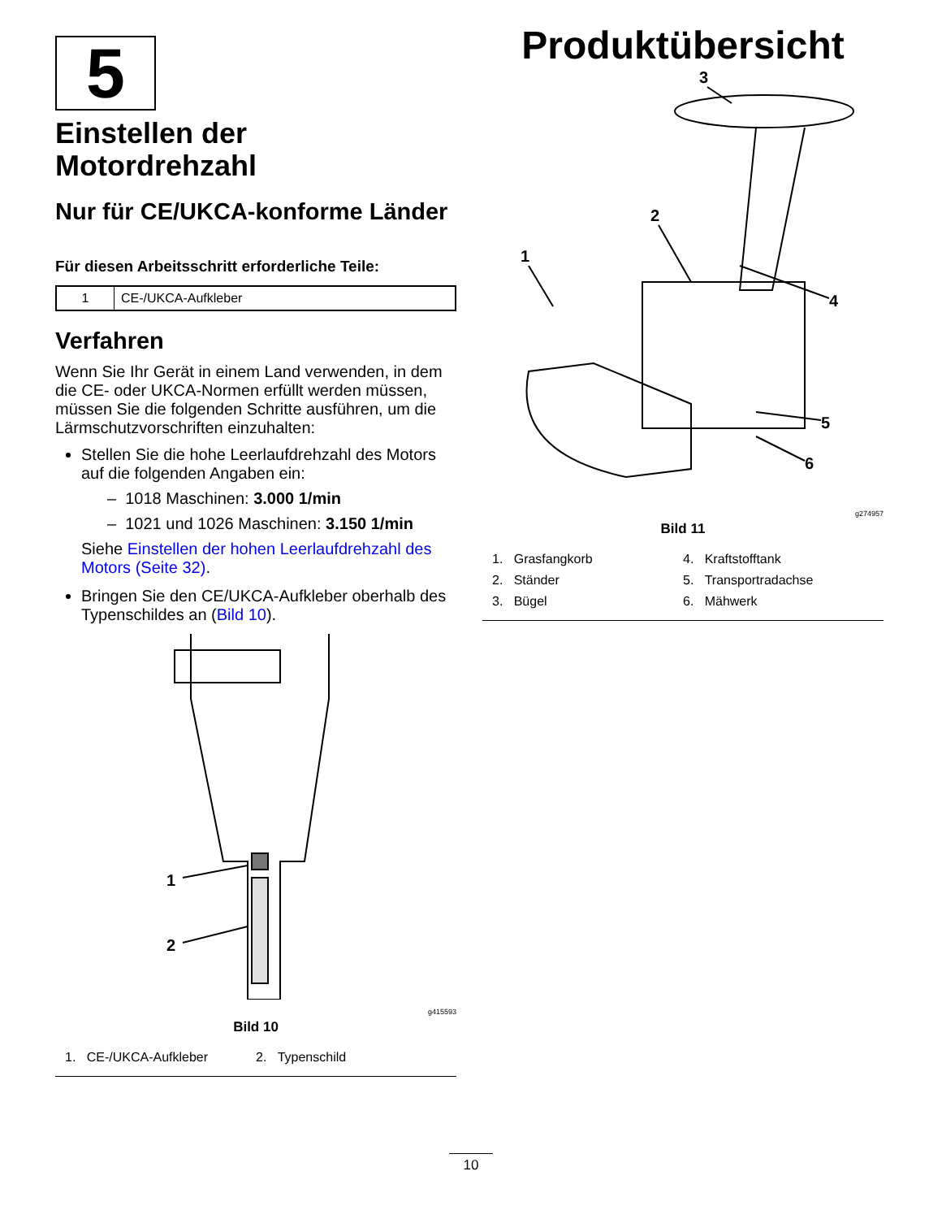5
Einstellen der Motordrehzahl
Nur für CE/UKCA-konforme Länder
Für diesen Arbeitsschritt erforderliche Teile:
| 1 | CE-/UKCA-Aufkleber |
Verfahren
Wenn Sie Ihr Gerät in einem Land verwenden, in dem die CE- oder UKCA-Normen erfüllt werden müssen, müssen Sie die folgenden Schritte ausführen, um die Lärmschutzvorschriften einzuhalten:
Stellen Sie die hohe Leerlaufdrehzahl des Motors auf die folgenden Angaben ein:
– 1018 Maschinen: 3.000 1/min
– 1021 und 1026 Maschinen: 3.150 1/min
Siehe Einstellen der hohen Leerlaufdrehzahl des Motors (Seite 32).
Bringen Sie den CE/UKCA-Aufkleber oberhalb des Typenschildes an (Bild 10).
1
2
g415593
Bild 10
1. CE-/UKCA-Aufkleber 2. Typenschild
Produktübersicht
3
2
1
4
5
6
g274957
Bild 11
1. Grasfangkorb
2. Ständer
3. Bügel
4. Kraftstofftank
5. Transportradachse
6. Mähwerk
10